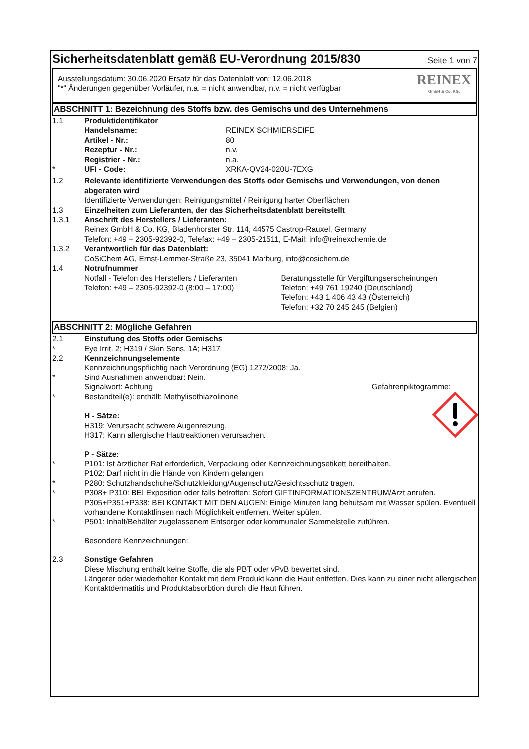Sicherheitsdatenblatt gemäß EU-Verordnung 2015/830
Seite 1 von 7
Ausstellungsdatum: 30.06.2020 Ersatz für das Datenblatt von: 12.06.2018
"*" Änderungen gegenüber Vorläufer, n.a. = nicht anwendbar, n.v. = nicht verfügbar
REINEX
GmbH & Co. KG.
ABSCHNITT 1: Bezeichnung des Stoffs bzw. des Gemischs und des Unternehmens
1.1 Produktidentifikator
Handelsname: REINEX SCHMIERSEIFE
Artikel - Nr.: 80
Rezeptur - Nr.: n.v.
Registrier - Nr.: n.a.
* UFI - Code: XRKA-QV24-020U-7EXG
1.2 Relevante identifizierte Verwendungen des Stoffs oder Gemischs und Verwendungen, von denen abgeraten wird
Identifizierte Verwendungen: Reinigungsmittel / Reinigung harter Oberflächen
1.3 Einzelheiten zum Lieferanten, der das Sicherheitsdatenblatt bereitstellt
1.3.1 Anschrift des Herstellers / Lieferanten:
Reinex GmbH & Co. KG, Bladenhorster Str. 114, 44575 Castrop-Rauxel, Germany
Telefon: +49 – 2305-92392-0, Telefax: +49 – 2305-21511, E-Mail: info@reinexchemie.de
1.3.2 Verantwortlich für das Datenblatt:
CoSiChem AG, Ernst-Lemmer-Straße 23, 35041 Marburg, info@cosichem.de
1.4 Notrufnummer
Notfall - Telefon des Herstellers / Lieferanten
Telefon: +49 – 2305-92392-0 (8:00 – 17:00)
Beratungsstelle für Vergiftungserscheinungen
Telefon: +49 761 19240 (Deutschland)
Telefon: +43 1 406 43 43 (Österreich)
Telefon: +32 70 245 245 (Belgien)
ABSCHNITT 2: Mögliche Gefahren
2.1 Einstufung des Stoffs oder Gemischs
* Eye Irrit. 2; H319 / Skin Sens. 1A; H317
2.2 Kennzeichnungselemente
Kennzeichnungspflichtig nach Verordnung (EG) 1272/2008: Ja.
* Sind Ausnahmen anwendbar: Nein.
Signalwort: Achtung Gefahrenpiktogramme:
* Bestandteil(e): enthält: Methylisothiazolinone
H - Sätze:
H319: Verursacht schwere Augenreizung.
H317: Kann allergische Hautreaktionen verursachen.
P - Sätze:
* P101: Ist ärztlicher Rat erforderlich, Verpackung oder Kennzeichnungsetikett bereithalten.
P102: Darf nicht in die Hände von Kindern gelangen.
* P280: Schutzhandschuhe/Schutzkleidung/Augenschutz/Gesichtsschutz tragen.
* P308+ P310: BEI Exposition oder falls betroffen: Sofort GIFTINFORMATIONSZENTRUM/Arzt anrufen.
P305+P351+P338: BEI KONTAKT MIT DEN AUGEN: Einige Minuten lang behutsam mit Wasser spülen. Eventuell vorhandene Kontaktlinsen nach Möglichkeit entfernen. Weiter spülen.
* P501: Inhalt/Behälter zugelassenem Entsorger oder kommunaler Sammelstelle zuführen.
Besondere Kennzeichnungen:
2.3 Sonstige Gefahren
Diese Mischung enthält keine Stoffe, die als PBT oder vPvB bewertet sind.
Längerer oder wiederholter Kontakt mit dem Produkt kann die Haut entfetten. Dies kann zu einer nicht allergischen Kontaktdermatitis und Produktabsorbtion durch die Haut führen.